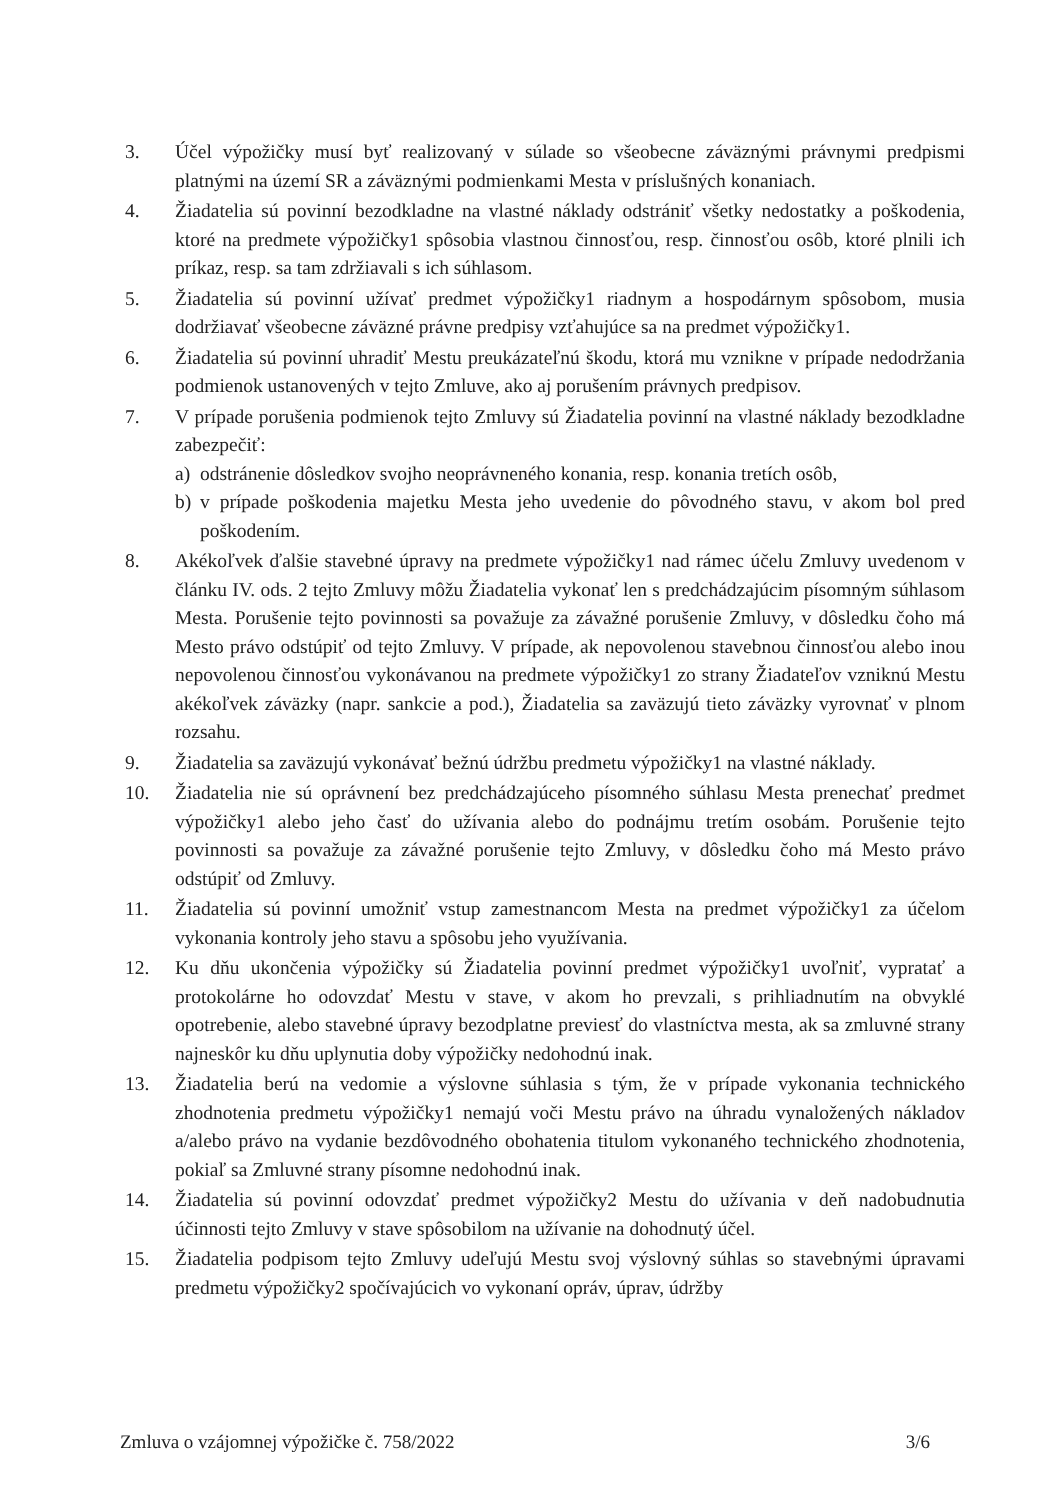3. Účel výpožičky musí byť realizovaný v súlade so všeobecne záväznými právnymi predpismi platnými na území SR a záväznými podmienkami Mesta v príslušných konaniach.
4. Žiadatelia sú povinní bezodkladne na vlastné náklady odstrániť všetky nedostatky a poškodenia, ktoré na predmete výpožičky1 spôsobia vlastnou činnosťou, resp. činnosťou osôb, ktoré plnili ich príkaz, resp. sa tam zdržiavali s ich súhlasom.
5. Žiadatelia sú povinní užívať predmet výpožičky1 riadnym a hospodárnym spôsobom, musia dodržiavať všeobecne záväzné právne predpisy vzťahujúce sa na predmet výpožičky1.
6. Žiadatelia sú povinní uhradiť Mestu preukázateľnú škodu, ktorá mu vznikne v prípade nedodržania podmienok ustanovených v tejto Zmluve, ako aj porušením právnych predpisov.
7. V prípade porušenia podmienok tejto Zmluvy sú Žiadatelia povinní na vlastné náklady bezodkladne zabezpečiť:
a) odstránenie dôsledkov svojho neoprávneného konania, resp. konania tretích osôb,
b) v prípade poškodenia majetku Mesta jeho uvedenie do pôvodného stavu, v akom bol pred poškodením.
8. Akékoľvek ďalšie stavebné úpravy na predmete výpožičky1 nad rámec účelu Zmluvy uvedenom v článku IV. ods. 2 tejto Zmluvy môžu Žiadatelia vykonať len s predchádzajúcim písomným súhlasom Mesta. Porušenie tejto povinnosti sa považuje za závažné porušenie Zmluvy, v dôsledku čoho má Mesto právo odstúpiť od tejto Zmluvy. V prípade, ak nepovolenou stavebnou činnosťou alebo inou nepovolenou činnosťou vykonávanou na predmete výpožičky1 zo strany Žiadateľov vzniknú Mestu akékoľvek záväzky (napr. sankcie a pod.), Žiadatelia sa zaväzujú tieto záväzky vyrovnať v plnom rozsahu.
9. Žiadatelia sa zaväzujú vykonávať bežnú údržbu predmetu výpožičky1 na vlastné náklady.
10. Žiadatelia nie sú oprávnení bez predchádzajúceho písomného súhlasu Mesta prenechať predmet výpožičky1 alebo jeho časť do užívania alebo do podnájmu tretím osobám. Porušenie tejto povinnosti sa považuje za závažné porušenie tejto Zmluvy, v dôsledku čoho má Mesto právo odstúpiť od Zmluvy.
11. Žiadatelia sú povinní umožniť vstup zamestnancom Mesta na predmet výpožičky1 za účelom vykonania kontroly jeho stavu a spôsobu jeho využívania.
12. Ku dňu ukončenia výpožičky sú Žiadatelia povinní predmet výpožičky1 uvoľniť, vypratať a protokolárne ho odovzdať Mestu v stave, v akom ho prevzali, s prihliadnutím na obvyklé opotrebenie, alebo stavebné úpravy bezodplatne previesť do vlastníctva mesta, ak sa zmluvné strany najneskôr ku dňu uplynutia doby výpožičky nedohodnú inak.
13. Žiadatelia berú na vedomie a výslovne súhlasia s tým, že v prípade vykonania technického zhodnotenia predmetu výpožičky1 nemajú voči Mestu právo na úhradu vynaložených nákladov a/alebo právo na vydanie bezdôvodného obohatenia titulom vykonaného technického zhodnotenia, pokiaľ sa Zmluvné strany písomne nedohodnú inak.
14. Žiadatelia sú povinní odovzdať predmet výpožičky2 Mestu do užívania v deň nadobudnutia účinnosti tejto Zmluvy v stave spôsobilom na užívanie na dohodnutý účel.
15. Žiadatelia podpisom tejto Zmluvy udeľujú Mestu svoj výslovný súhlas so stavebnými úpravami predmetu výpožičky2 spočívajúcich vo vykonaní opráv, úprav, údržby
Zmluva o vzájomnej výpožičke č. 758/2022 3/6